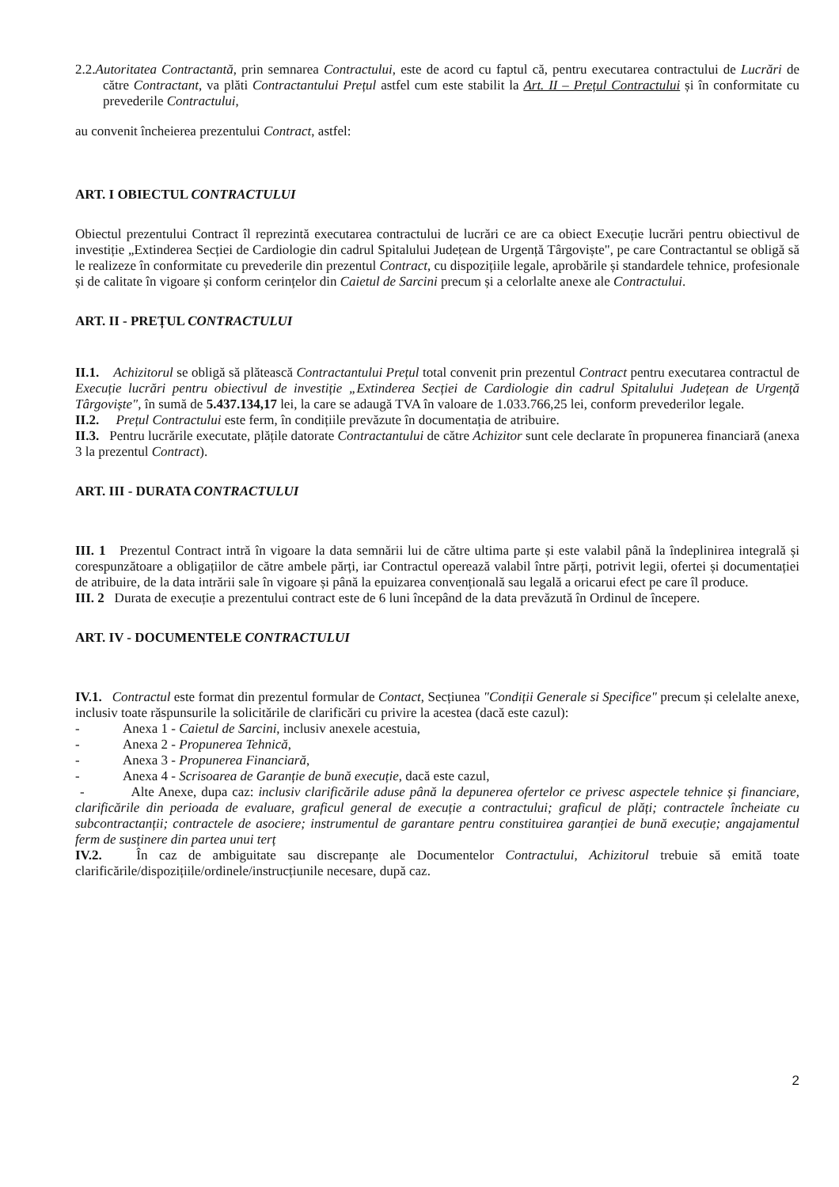2.2.Autoritatea Contractantă, prin semnarea Contractului, este de acord cu faptul că, pentru executarea contractului de Lucrări de către Contractant, va plăti Contractantului Prețul astfel cum este stabilit la Art. II – Prețul Contractului și în conformitate cu prevederile Contractului,
au convenit încheierea prezentului Contract, astfel:
ART. I OBIECTUL CONTRACTULUI
Obiectul prezentului Contract îl reprezintă executarea contractului de lucrări ce are ca obiect Execuție lucrări pentru obiectivul de investiție „Extinderea Secției de Cardiologie din cadrul Spitalului Județean de Urgență Târgoviște", pe care Contractantul se obligă să le realizeze în conformitate cu prevederile din prezentul Contract, cu dispozițiile legale, aprobările și standardele tehnice, profesionale și de calitate în vigoare și conform cerințelor din Caietul de Sarcini precum și a celorlalte anexe ale Contractului.
ART. II - PREȚUL CONTRACTULUI
II.1. Achizitorul se obligă să plătească Contractantului Prețul total convenit prin prezentul Contract pentru executarea contractul de Execuție lucrări pentru obiectivul de investiție „Extinderea Secției de Cardiologie din cadrul Spitalului Județean de Urgență Târgoviște", în sumă de 5.437.134,17 lei, la care se adaugă TVA în valoare de 1.033.766,25 lei, conform prevederilor legale.
II.2. Prețul Contractului este ferm, în condițiile prevăzute în documentația de atribuire.
II.3. Pentru lucrările executate, plățile datorate Contractantului de către Achizitor sunt cele declarate în propunerea financiară (anexa 3 la prezentul Contract).
ART. III - DURATA CONTRACTULUI
III. 1 Prezentul Contract intră în vigoare la data semnării lui de către ultima parte și este valabil până la îndeplinirea integrală și corespunzătoare a obligațiilor de către ambele părți, iar Contractul operează valabil între părți, potrivit legii, ofertei și documentației de atribuire, de la data intrării sale în vigoare și până la epuizarea convențională sau legală a oricarui efect pe care îl produce.
III. 2 Durata de execuție a prezentului contract este de 6 luni începând de la data prevăzută în Ordinul de începere.
ART. IV - DOCUMENTELE CONTRACTULUI
IV.1. Contractul este format din prezentul formular de Contact, Secțiunea "Condiții Generale si Specifice" precum și celelalte anexe, inclusiv toate răspunsurile la solicitările de clarificări cu privire la acestea (dacă este cazul):
- Anexa 1 - Caietul de Sarcini, inclusiv anexele acestuia,
- Anexa 2 - Propunerea Tehnică,
- Anexa 3 - Propunerea Financiară,
- Anexa 4 - Scrisoarea de Garanție de bună execuție, dacă este cazul,
- Alte Anexe, dupa caz: inclusiv clarificările aduse până la depunerea ofertelor ce privesc aspectele tehnice și financiare, clarificările din perioada de evaluare, graficul general de execuție a contractului; graficul de plăți; contractele încheiate cu subcontractanții; contractele de asociere; instrumentul de garantare pentru constituirea garanției de bună execuție; angajamentul ferm de susținere din partea unui terț
IV.2. În caz de ambiguitate sau discrepanțe ale Documentelor Contractului, Achizitorul trebuie să emită toate clarificările/dispozițiile/ordinele/instrucțiunile necesare, după caz.
2